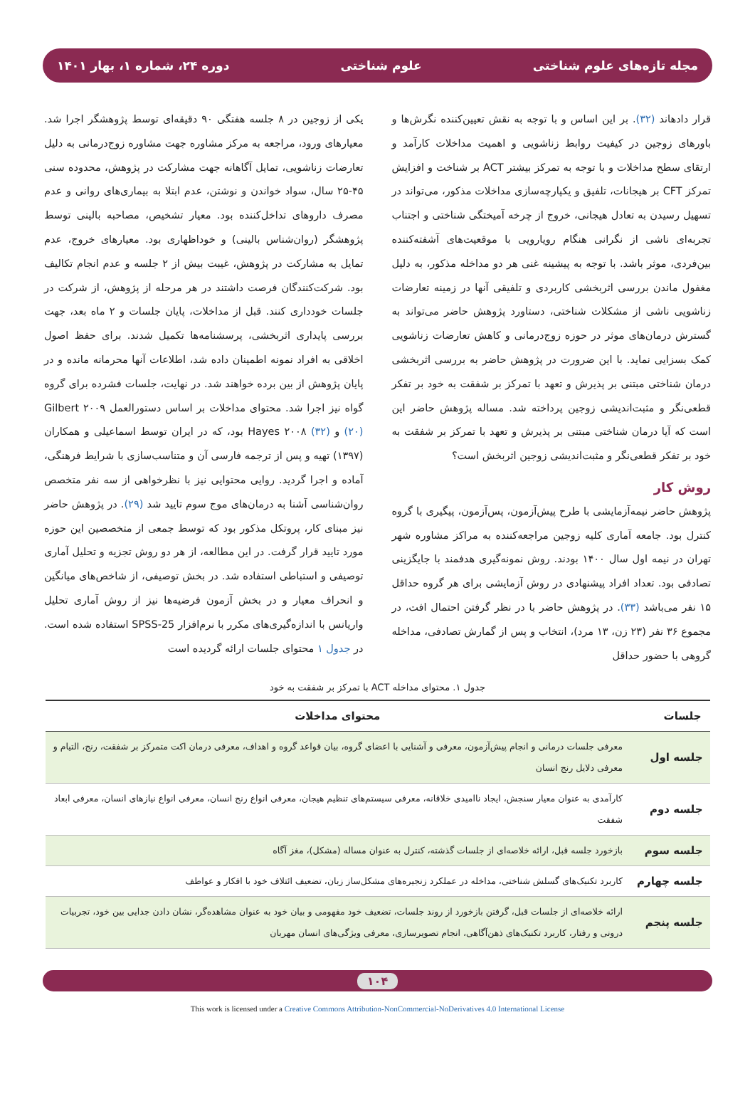مجله تازه‌های علوم شناختی علوم شناختی دوره ۲۴، شماره ۱، بهار ۱۴۰۱
قرار دادهاند (۳۲). بر این اساس و با توجه به نقش تعیین‌کننده نگرش‌ها و باورهای زوجین در کیفیت روابط زناشویی و اهمیت مداخلات کارآمد و ارتقای سطح مداخلات و با توجه به تمرکز بیشتر ACT بر شناخت و افزایش تمرکز CFT بر هیجانات، تلفیق و یکپارچه‌سازی مداخلات مذکور، می‌تواند در تسهیل رسیدن به تعادل هیجانی، خروج از چرخه آمیختگی شناختی و اجتناب تجربه‌ای ناشی از نگرانی هنگام رویارویی با موقعیت‌های آشفته‌کننده بین‌فردی، موثر باشد. با توجه به پیشینه غنی هر دو مداخله مذکور، به دلیل مغفول ماندن بررسی اثربخشی کاربردی و تلفیقی آنها در زمینه تعارضات زناشویی ناشی از مشکلات شناختی، دستاورد پژوهش حاضر می‌تواند به گسترش درمان‌های موثر در حوزه زوج‌درمانی و کاهش تعارضات زناشویی کمک بسزایی نماید. با این ضرورت در پژوهش حاضر به بررسی اثربخشی درمان شناختی مبتنی بر پذیرش و تعهد با تمرکز بر شفقت به خود بر تفکر قطعی‌نگر و مثبت‌اندیشی زوجین پرداخته شد. مساله پژوهش حاضر این است که آیا درمان شناختی مبتنی بر پذیرش و تعهد با تمرکز بر شفقت به خود بر تفکر قطعی‌نگر و مثبت‌اندیشی زوجین اثربخش است؟
روش کار
پژوهش حاضر نیمه‌آزمایشی با طرح پیش‌آزمون، پس‌آزمون، پیگیری با گروه کنترل بود. جامعه آماری کلیه زوجین مراجعه‌کننده به مراکز مشاوره شهر تهران در نیمه اول سال ۱۴۰۰ بودند. روش نمونه‌گیری هدفمند با جایگزینی تصادفی بود. تعداد افراد پیشنهادی در روش آزمایشی برای هر گروه حداقل ۱۵ نفر می‌باشد (۳۳). در پژوهش حاضر با در نظر گرفتن احتمال افت، در مجموع ۳۶ نفر (۲۳ زن، ۱۳ مرد)، انتخاب و پس از گمارش تصادفی، مداخله گروهی با حضور حداقل
یکی از زوجین در ۸ جلسه هفتگی ۹۰ دقیقه‌ای توسط پژوهشگر اجرا شد. معیارهای ورود، مراجعه به مرکز مشاوره جهت مشاوره زوج‌درمانی به دلیل تعارضات زناشویی، تمایل آگاهانه جهت مشارکت در پژوهش، محدوده سنی ۴۵-۲۵ سال، سواد خواندن و نوشتن، عدم ابتلا به بیماری‌های روانی و عدم مصرف داروهای تداخل‌کننده بود. معیار تشخیص، مصاحبه بالینی توسط پژوهشگر (روان‌شناس بالینی) و خوداظهاری بود. معیارهای خروج، عدم تمایل به مشارکت در پژوهش، غیبت بیش از ۲ جلسه و عدم انجام تکالیف بود. شرکت‌کنندگان فرصت داشتند در هر مرحله از پژوهش، از شرکت در جلسات خودداری کنند. قبل از مداخلات، پایان جلسات و ۲ ماه بعد، جهت بررسی پایداری اثربخشی، پرسشنامه‌ها تکمیل شدند. برای حفظ اصول اخلاقی به افراد نمونه اطمینان داده شد، اطلاعات آنها محرمانه مانده و در پایان پژوهش از بین برده خواهند شد. در نهایت، جلسات فشرده برای گروه گواه نیز اجرا شد. محتوای مداخلات بر اساس دستورالعمل Gilbert ۲۰۰۹ (۲۰) و Hayes ۲۰۰۸ (۳۲) بود، که در ایران توسط اسماعیلی و همکاران (۱۳۹۷) تهیه و پس از ترجمه فارسی آن و متناسب‌سازی با شرایط فرهنگی، آماده و اجرا گردید. روایی محتوایی نیز با نظرخواهی از سه نفر متخصص روان‌شناسی آشنا به درمان‌های موج سوم تایید شد (۲۹). در پژوهش حاضر نیز مبنای کار، پروتکل مذکور بود که توسط جمعی از متخصصین این حوزه مورد تایید قرار گرفت. در این مطالعه، از هر دو روش تجزیه و تحلیل آماری توصیفی و استباطی استفاده شد. در بخش توصیفی، از شاخص‌های میانگین و انحراف معیار و در بخش آزمون فرضیه‌ها نیز از روش آماری تحلیل واریانس با اندازه‌گیری‌های مکرر با نرم‌افزار SPSS-25 استفاده شده است. در جدول ۱ محتوای جلسات ارائه گردیده است
جدول ۱. محتوای مداخله ACT با تمرکز بر شفقت به خود
| جلسات | محتوای مداخلات |
| --- | --- |
| جلسه اول | معرفی جلسات درمانی و انجام پیش‌آزمون، معرفی و آشنایی با اعضای گروه، بیان قواعد گروه و اهداف، معرفی درمان اکت متمرکز بر شفقت، رنج، التیام و معرفی دلایل رنج انسان |
| جلسه دوم | کارآمدی به عنوان معیار سنجش، ایجاد ناامیدی خلاقانه، معرفی سیستم‌های تنظیم هیجان، معرفی انواع رنج انسان، معرفی انواع نیازهای انسان، معرفی ابعاد شفقت |
| جلسه سوم | بازخورد جلسه قبل، ارائه خلاصه‌ای از جلسات گذشته، کنترل به عنوان مساله (مشکل)، مغز آگاه |
| جلسه چهارم | کاربرد تکنیک‌های گسلش شناختی، مداخله در عملکرد زنجیره‌های مشکل‌ساز زبان، تضعیف ائتلاف خود با افکار و عواطف |
| جلسه پنجم | ارائه خلاصه‌ای از جلسات قبل، گرفتن بازخورد از روند جلسات، تضعیف خود مفهومی و بیان خود به عنوان مشاهده‌گر، نشان دادن جدایی بین خود، تجربیات درونی و رفتار، کاربرد تکنیک‌های ذهن‌آگاهی، انجام تصویرسازی، معرفی ویژگی‌های انسان مهربان |
۱۰۴
This work is licensed under a Creative Commons Attribution-NonCommercial-NoDerivatives 4.0 International License